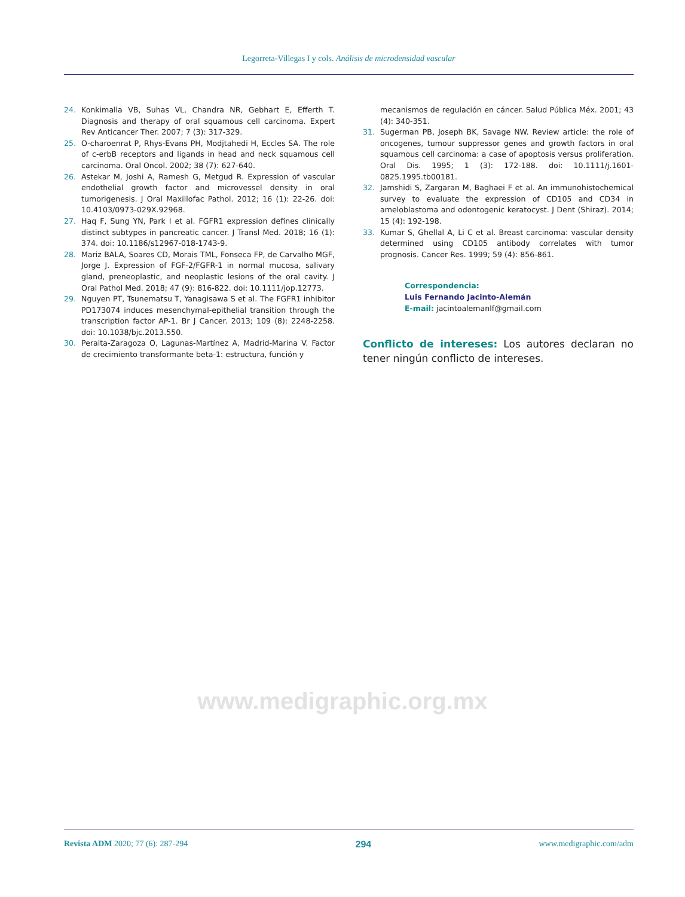Legorreta-Villegas I y cols. Análisis de microdensidad vascular
24. Konkimalla VB, Suhas VL, Chandra NR, Gebhart E, Efferth T. Diagnosis and therapy of oral squamous cell carcinoma. Expert Rev Anticancer Ther. 2007; 7 (3): 317-329.
25. O-charoenrat P, Rhys-Evans PH, Modjtahedi H, Eccles SA. The role of c-erbB receptors and ligands in head and neck squamous cell carcinoma. Oral Oncol. 2002; 38 (7): 627-640.
26. Astekar M, Joshi A, Ramesh G, Metgud R. Expression of vascular endothelial growth factor and microvessel density in oral tumorigenesis. J Oral Maxillofac Pathol. 2012; 16 (1): 22-26. doi: 10.4103/0973-029X.92968.
27. Haq F, Sung YN, Park I et al. FGFR1 expression defines clinically distinct subtypes in pancreatic cancer. J Transl Med. 2018; 16 (1): 374. doi: 10.1186/s12967-018-1743-9.
28. Mariz BALA, Soares CD, Morais TML, Fonseca FP, de Carvalho MGF, Jorge J. Expression of FGF-2/FGFR-1 in normal mucosa, salivary gland, preneoplastic, and neoplastic lesions of the oral cavity. J Oral Pathol Med. 2018; 47 (9): 816-822. doi: 10.1111/jop.12773.
29. Nguyen PT, Tsunematsu T, Yanagisawa S et al. The FGFR1 inhibitor PD173074 induces mesenchymal-epithelial transition through the transcription factor AP-1. Br J Cancer. 2013; 109 (8): 2248-2258. doi: 10.1038/bjc.2013.550.
30. Peralta-Zaragoza O, Lagunas-Martínez A, Madrid-Marina V. Factor de crecimiento transformante beta-1: estructura, función y
mecanismos de regulación en cáncer. Salud Pública Méx. 2001; 43 (4): 340-351.
31. Sugerman PB, Joseph BK, Savage NW. Review article: the role of oncogenes, tumour suppressor genes and growth factors in oral squamous cell carcinoma: a case of apoptosis versus proliferation. Oral Dis. 1995; 1 (3): 172-188. doi: 10.1111/j.1601-0825.1995.tb00181.
32. Jamshidi S, Zargaran M, Baghaei F et al. An immunohistochemical survey to evaluate the expression of CD105 and CD34 in ameloblastoma and odontogenic keratocyst. J Dent (Shiraz). 2014; 15 (4): 192-198.
33. Kumar S, Ghellal A, Li C et al. Breast carcinoma: vascular density determined using CD105 antibody correlates with tumor prognosis. Cancer Res. 1999; 59 (4): 856-861.
Correspondencia:
Luis Fernando Jacinto-Alemán
E-mail: jacintoalemanlf@gmail.com
Conflicto de intereses: Los autores declaran no tener ningún conflicto de intereses.
www.medigraphic.org.mx
Revista ADM 2020; 77 (6): 287-294 294 www.medigraphic.com/adm